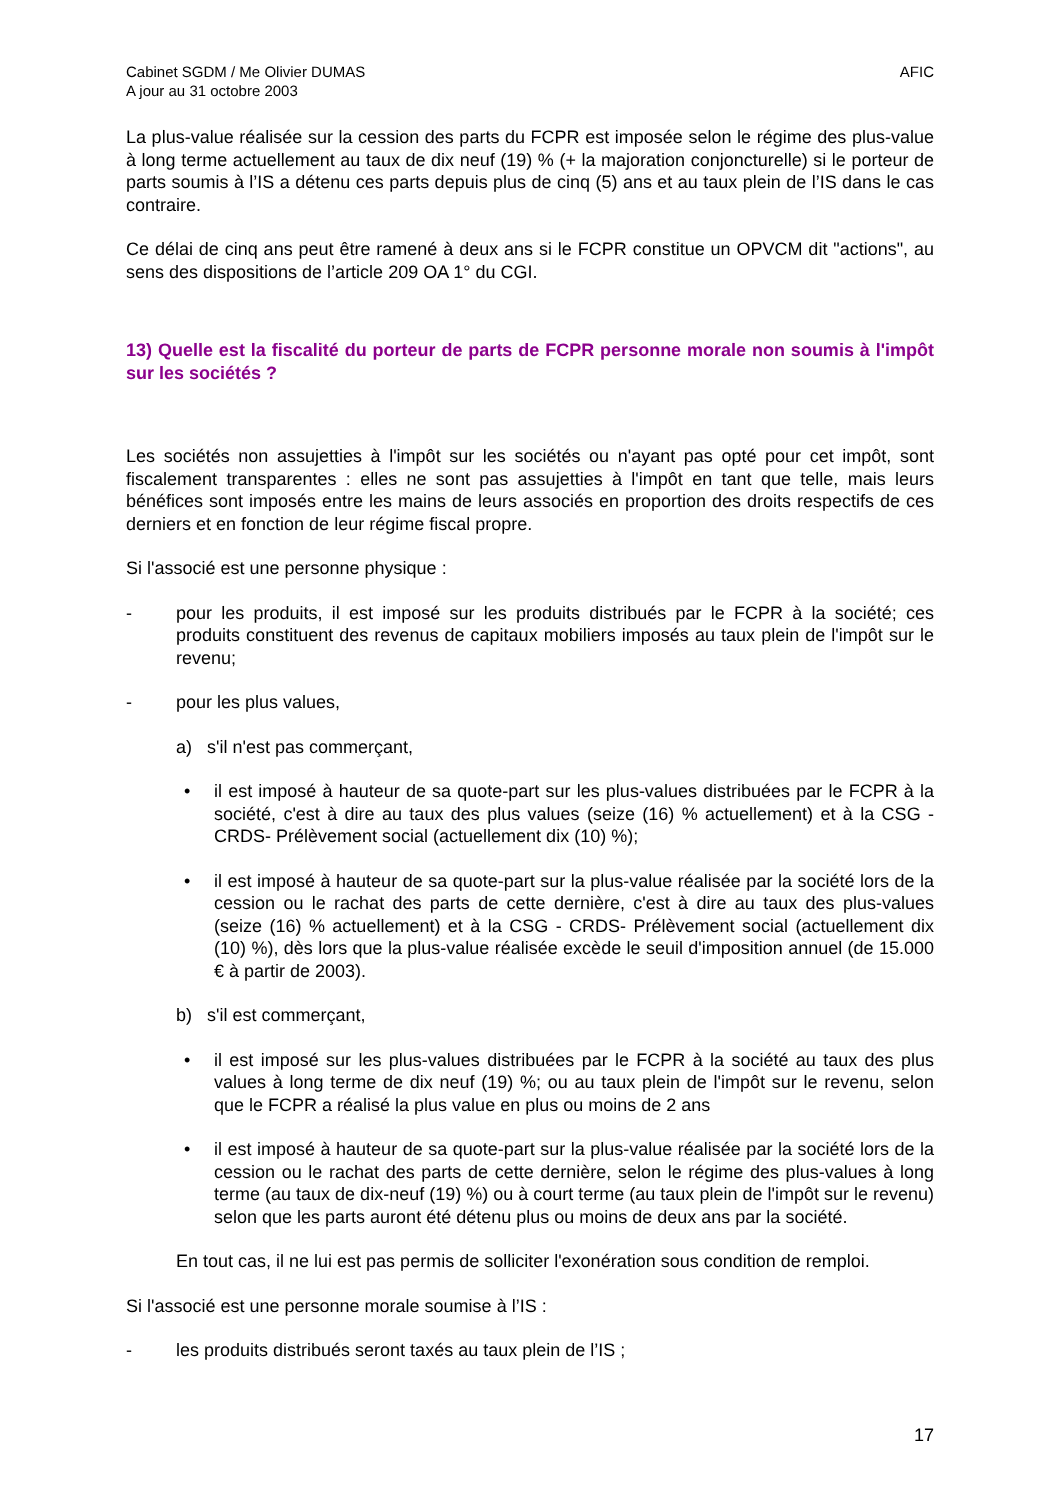Cabinet SGDM / Me Olivier DUMAS
A jour au 31 octobre 2003
AFIC
La plus-value réalisée sur la cession des parts du FCPR est imposée selon le régime des plus-value à long terme actuellement au taux de dix neuf (19) % (+ la majoration conjoncturelle) si le porteur de parts soumis à l’IS a détenu ces parts depuis plus de cinq (5) ans et au taux plein de l’IS dans le cas contraire.
Ce délai de cinq ans peut être ramené à deux ans si le FCPR constitue un OPVCM dit "actions", au sens des dispositions de l’article 209 OA 1° du CGI.
13) Quelle est la fiscalité du porteur de parts de FCPR personne morale non soumis à l'impôt sur les sociétés ?
Les sociétés non assujetties à l'impôt sur les sociétés ou n'ayant pas opté pour cet impôt, sont fiscalement transparentes : elles ne sont pas assujetties à l'impôt en tant que telle, mais leurs bénéfices sont imposés entre les mains de leurs associés en proportion des droits respectifs de ces derniers et en fonction de leur régime fiscal propre.
Si l'associé est une personne physique :
- pour les produits, il est imposé sur les produits distribués par le FCPR à la société; ces produits constituent des revenus de capitaux mobiliers imposés au taux plein de l'impôt sur le revenu;
- pour les plus values,
a) s'il n'est pas commerçant,
• il est imposé à hauteur de sa quote-part sur les plus-values distribuées par le FCPR à la société, c'est à dire au taux des plus values (seize (16) % actuellement) et à la CSG - CRDS- Prélèvement social (actuellement dix (10) %);
• il est imposé à hauteur de sa quote-part sur la plus-value réalisée par la société lors de la cession ou le rachat des parts de cette dernière, c'est à dire au taux des plus-values (seize (16) % actuellement) et à la CSG - CRDS- Prélèvement social (actuellement dix (10) %), dès lors que la plus-value réalisée excède le seuil d'imposition annuel (de 15.000 € à partir de 2003).
b) s'il est commerçant,
• il est imposé sur les plus-values distribuées par le FCPR à la société au taux des plus values à long terme de dix neuf (19) %; ou au taux plein de l'impôt sur le revenu, selon que le FCPR a réalisé la plus value en plus ou moins de 2 ans
• il est imposé à hauteur de sa quote-part sur la plus-value réalisée par la société lors de la cession ou le rachat des parts de cette dernière, selon le régime des plus-values à long terme (au taux de dix-neuf (19) %) ou à court terme (au taux plein de l'impôt sur le revenu) selon que les parts auront été détenu plus ou moins de deux ans par la société.
En tout cas, il ne lui est pas permis de solliciter l'exonération sous condition de remploi.
Si l'associé est une personne morale soumise à l’IS :
- les produits distribués seront taxés au taux plein de l’IS ;
17